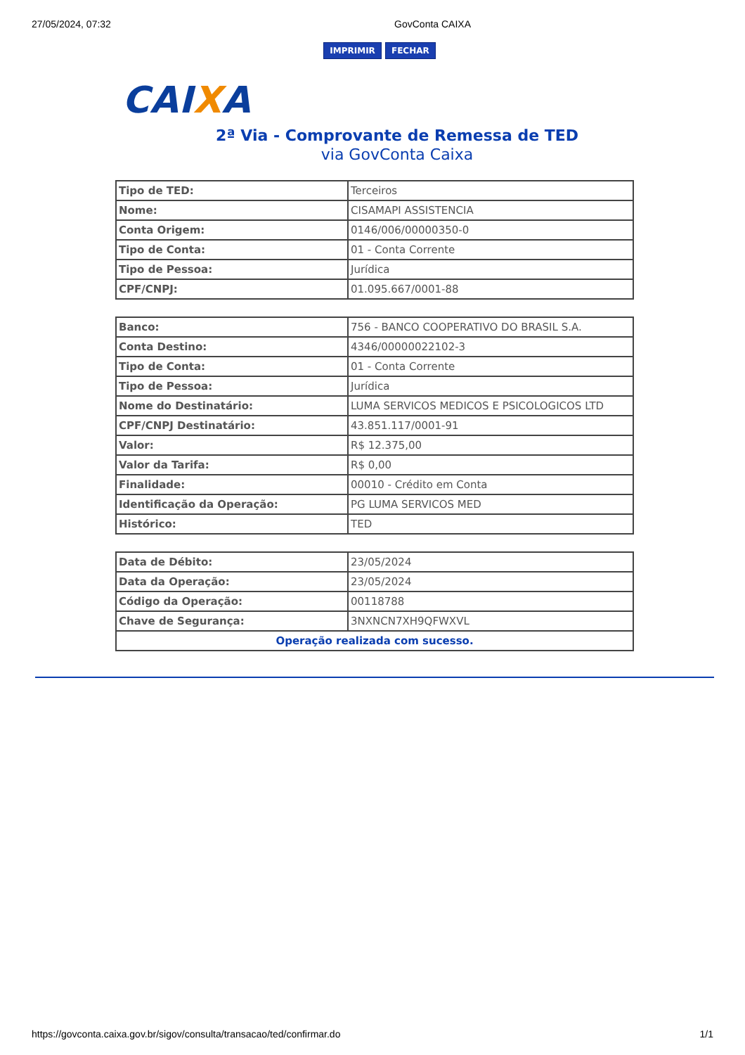27/05/2024, 07:32 GovConta CAIXA
IMPRIMIR FECHAR
CAIXA
2ª Via - Comprovante de Remessa de TED
via GovConta Caixa
| Tipo de TED: | Terceiros |
| Nome: | CISAMAPI ASSISTENCIA |
| Conta Origem: | 0146/006/00000350-0 |
| Tipo de Conta: | 01 - Conta Corrente |
| Tipo de Pessoa: | Jurídica |
| CPF/CNPJ: | 01.095.667/0001-88 |
| Banco: | 756 - BANCO COOPERATIVO DO BRASIL S.A. |
| Conta Destino: | 4346/00000022102-3 |
| Tipo de Conta: | 01 - Conta Corrente |
| Tipo de Pessoa: | Jurídica |
| Nome do Destinatário: | LUMA SERVICOS MEDICOS E PSICOLOGICOS LTD |
| CPF/CNPJ Destinatário: | 43.851.117/0001-91 |
| Valor: | R$ 12.375,00 |
| Valor da Tarifa: | R$ 0,00 |
| Finalidade: | 00010 - Crédito em Conta |
| Identificação da Operação: | PG LUMA SERVICOS MED |
| Histórico: | TED |
| Data de Débito: | 23/05/2024 |
| Data da Operação: | 23/05/2024 |
| Código da Operação: | 00118788 |
| Chave de Segurança: | 3NXNCN7XH9QFWXVL |
| Operação realizada com sucesso. | |
https://govconta.caixa.gov.br/sigov/consulta/transacao/ted/confirmar.do 1/1